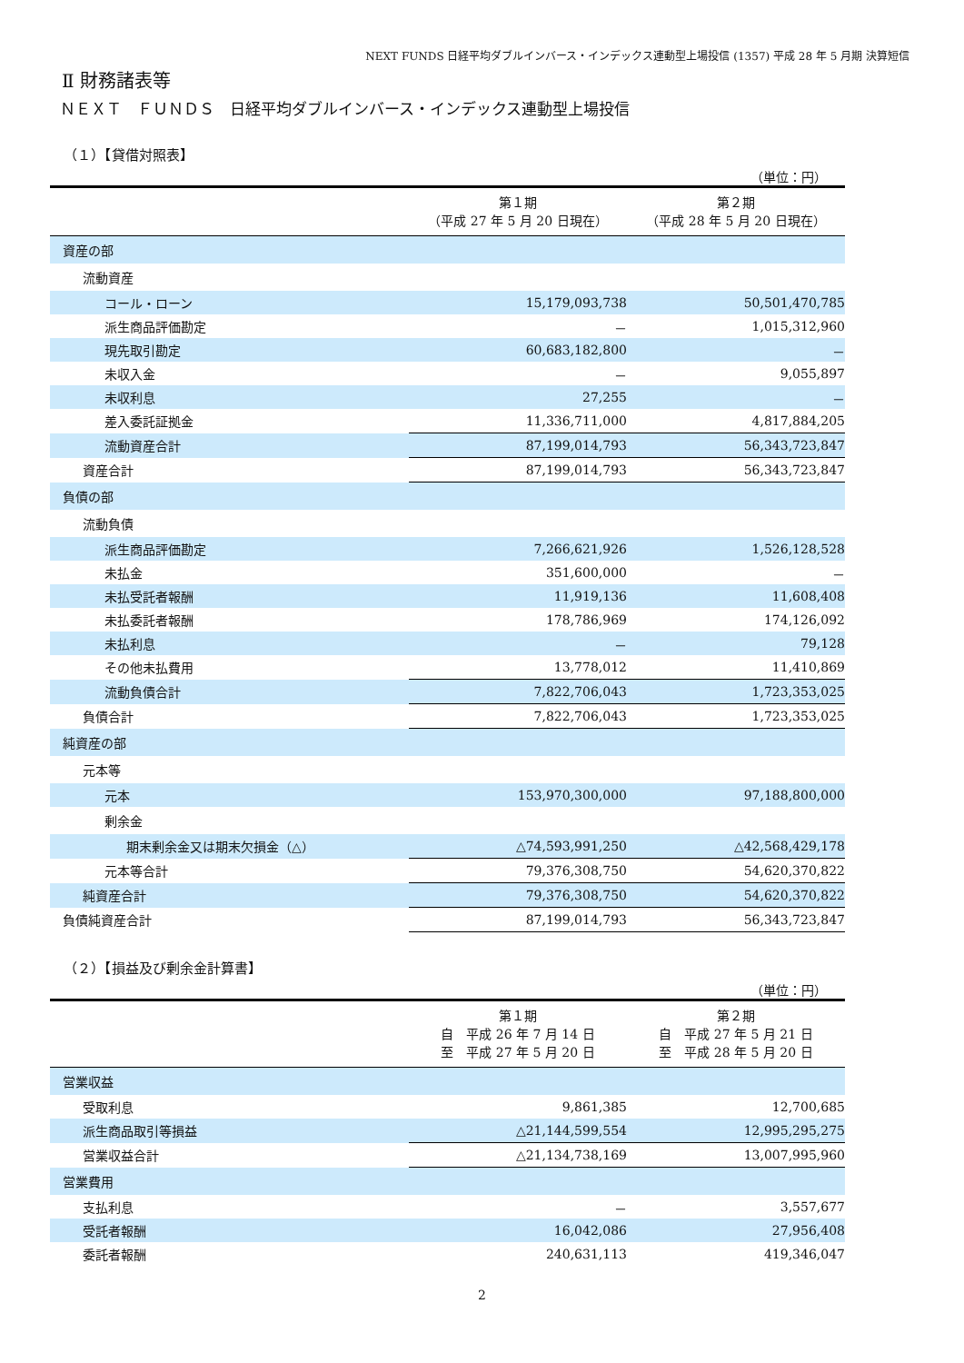NEXT FUNDS 日経平均ダブルインバース・インデックス連動型上場投信 (1357) 平成 28 年 5 月期 決算短信
Ⅱ 財務諸表等
ＮＥＸＴ　ＦＵＮＤＳ　日経平均ダブルインバース・インデックス連動型上場投信
（１）【貸借対照表】
（単位：円）
| | 第１期 （平成 27 年 5 月 20 日現在） | 第２期 （平成 28 年 5 月 20 日現在） |
| --- | --- | --- |
| 資産の部 | | |
| 流動資産 | | |
| コール・ローン | 15,179,093,738 | 50,501,470,785 |
| 派生商品評価勘定 | － | 1,015,312,960 |
| 現先取引勘定 | 60,683,182,800 | － |
| 未収入金 | － | 9,055,897 |
| 未収利息 | 27,255 | － |
| 差入委託証拠金 | 11,336,711,000 | 4,817,884,205 |
| 流動資産合計 | 87,199,014,793 | 56,343,723,847 |
| 資産合計 | 87,199,014,793 | 56,343,723,847 |
| 負債の部 | | |
| 流動負債 | | |
| 派生商品評価勘定 | 7,266,621,926 | 1,526,128,528 |
| 未払金 | 351,600,000 | － |
| 未払受託者報酬 | 11,919,136 | 11,608,408 |
| 未払委託者報酬 | 178,786,969 | 174,126,092 |
| 未払利息 | － | 79,128 |
| その他未払費用 | 13,778,012 | 11,410,869 |
| 流動負債合計 | 7,822,706,043 | 1,723,353,025 |
| 負債合計 | 7,822,706,043 | 1,723,353,025 |
| 純資産の部 | | |
| 元本等 | | |
| 元本 | 153,970,300,000 | 97,188,800,000 |
| 剰余金 | | |
| 期末剰余金又は期末欠損金（△） | △74,593,991,250 | △42,568,429,178 |
| 元本等合計 | 79,376,308,750 | 54,620,370,822 |
| 純資産合計 | 79,376,308,750 | 54,620,370,822 |
| 負債純資産合計 | 87,199,014,793 | 56,343,723,847 |
（２）【損益及び剰余金計算書】
（単位：円）
| | 第１期 自 平成 26 年 7 月 14 日 至 平成 27 年 5 月 20 日 | 第２期 自 平成 27 年 5 月 21 日 至 平成 28 年 5 月 20 日 |
| --- | --- | --- |
| 営業収益 | | |
| 受取利息 | 9,861,385 | 12,700,685 |
| 派生商品取引等損益 | △21,144,599,554 | 12,995,295,275 |
| 営業収益合計 | △21,134,738,169 | 13,007,995,960 |
| 営業費用 | | |
| 支払利息 | － | 3,557,677 |
| 受託者報酬 | 16,042,086 | 27,956,408 |
| 委託者報酬 | 240,631,113 | 419,346,047 |
2